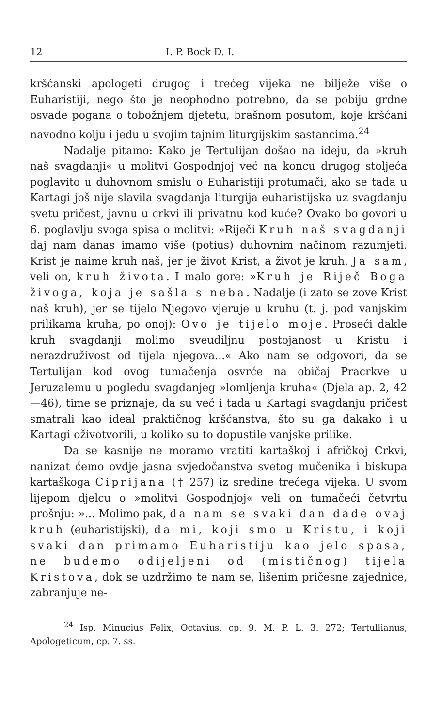12 I. P. Bock D. I.
kršćanski apologeti drugog i trećeg vijeka ne bilježe više o Euharistiji, nego što je neophodno potrebno, da se pobiju grdne osvade pogana o tobožnjem djetetu, brašnom posutom, koje kršćani navodno kolju i jedu u svojim tajnim liturgijskim sastancima.<sup>24</sup>
Nadalje pitamo: Kako je Tertulijan došao na ideju, da »kruh naš svagdanji« u molitvi Gospodnjoj već na koncu drugog stoljeća poglavito u duhovnom smislu o Euharistiji protumači, ako se tada u Kartagi još nije slavila svagdanja liturgija euharistijska uz svagdanju svetu pričest, javnu u crkvi ili privatnu kod kuće? Ovako bo govori u 6. poglavlju svoga spisa o molitvi: »Riječi Kruh naš svagdanji daj nam danas imamo više (potius) duhovnim načinom razumjeti. Krist je naime kruh naš, jer je život Krist, a život je kruh. Ja sam, veli on, kruh života. I malo gore: »Kruh je Riječ Boga živoga, koja je sašla s neba. Nadalje (i zato se zove Krist naš kruh), jer se tijelo Njegovo vjeruje u kruhu (t. j. pod vanjskim prilikama kruha, po onoj): Ovo je tijelo moje. Proseći dakle kruh svagdanji molimo sveudiljnu postojanost u Kristu i nerazdruživost od tijela njegova...« Ako nam se odgovori, da se Tertulijan kod ovog tumačenja osvrće na običaj Pracrkve u Jeruzalemu u pogledu svagdanjeg »lomljenja kruha« (Djela ap. 2, 42—46), time se priznaje, da su već i tada u Kartagi svagdanju pričest smatrali kao ideal praktičnog kršćanstva, što su ga dakako i u Kartagi oživotvorili, u koliko su to dopustile vanjske prilike.
Da se kasnije ne moramo vratiti kartaškoj i afričkoj Crkvi, nanizat ćemo ovdje jasna svjedočanstva svetog mučenika i biskupa kartaškoga Ciprijana († 257) iz sredine trećega vijeka. U svom lijepom djelcu o »molitvi Gospodnjoj« veli on tumačeći četvrtu prošnju: »... Molimo pak, da nam se svaki dan dade ovaj kruh (euharistijski), da mi, koji smo u Kristu, i koji svaki dan primamo Euharistiju kao jelo spasa, ne budemo odijeljeni od (mističnog) tijela Kristova, dok se uzdržimo te nam se, lišenim pričesne zajednice, zabranjuje ne-
<sup>24</sup> Isp. Minucius Felix, Octavius, cp. 9. M. P. L. 3. 272; Tertullianus, Apologeticum, cp. 7. ss.